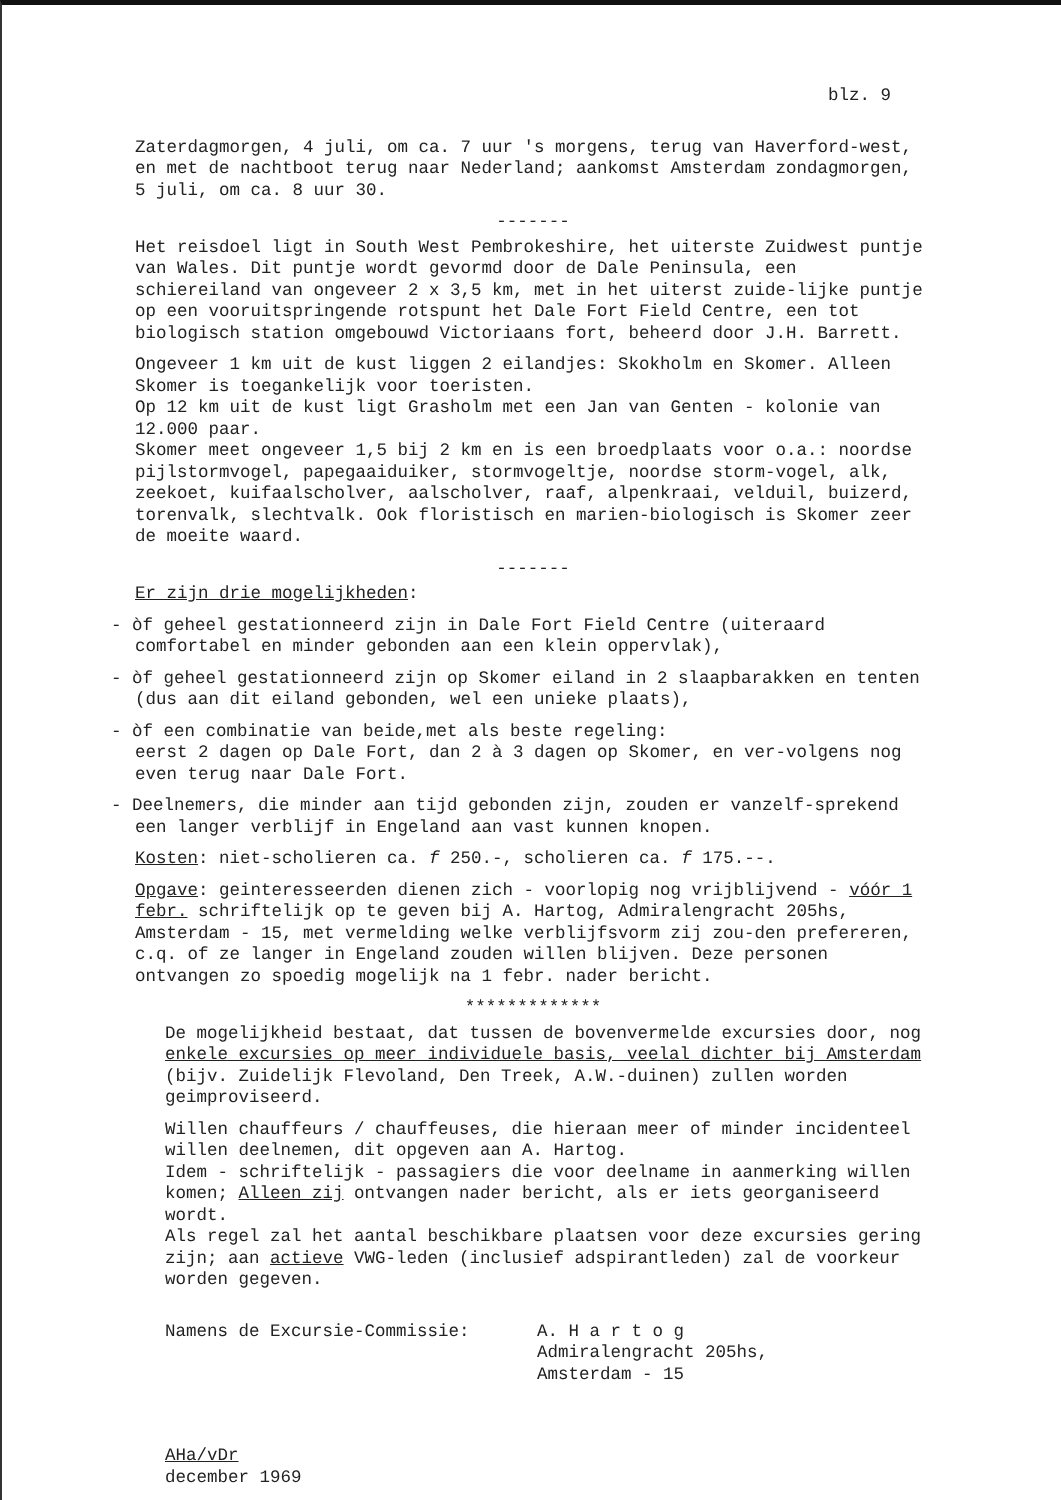blz. 9
Zaterdagmorgen, 4 juli, om ca. 7 uur 's morgens, terug van Haverford-west, en met de nachtboot terug naar Nederland; aankomst Amsterdam zondagmorgen, 5 juli, om ca. 8 uur 30.
-------
Het reisdoel ligt in South West Pembrokeshire, het uiterste Zuidwest puntje van Wales. Dit puntje wordt gevormd door de Dale Peninsula, een schiereiland van ongeveer 2 x 3,5 km, met in het uiterst zuide-lijke puntje op een vooruitspringende rotspunt het Dale Fort Field Centre, een tot biologisch station omgebouwd Victoriaans fort, beheerd door J.H. Barrett.
Ongeveer 1 km uit de kust liggen 2 eilandjes: Skokholm en Skomer. Alleen Skomer is toegankelijk voor toeristen.
Op 12 km uit de kust ligt Grasholm met een Jan van Genten - kolonie van 12.000 paar.
Skomer meet ongeveer 1,5 bij 2 km en is een broedplaats voor o.a.: noordse pijlstormvogel, papegaaiduiker, stormvogeltje, noordse storm-vogel, alk, zeekoet, kuifaalscholver, aalscholver, raaf, alpenkraai, velduil, buizerd, torenvalk, slechtvalk. Ook floristisch en marien-biologisch is Skomer zeer de moeite waard.
-------
Er zijn drie mogelijkheden:
- òf geheel gestationneerd zijn in Dale Fort Field Centre (uiteraard comfortabel en minder gebonden aan een klein oppervlak),
- òf geheel gestationneerd zijn op Skomer eiland in 2 slaapbarakken en tenten (dus aan dit eiland gebonden, wel een unieke plaats),
- òf een combinatie van beide,met als beste regeling:
eerst 2 dagen op Dale Fort, dan 2 à 3 dagen op Skomer, en ver-volgens nog even terug naar Dale Fort.
- Deelnemers, die minder aan tijd gebonden zijn, zouden er vanzelf-sprekend een langer verblijf in Engeland aan vast kunnen knopen.
Kosten: niet-scholieren ca. f 250.-, scholieren ca. f 175.--.
Opgave: geinteresseerden dienen zich - voorlopig nog vrijblijvend - vóór 1 febr. schriftelijk op te geven bij A. Hartog, Admiralengracht 205hs, Amsterdam - 15, met vermelding welke verblijfsvorm zij zou-den prefereren, c.q. of ze langer in Engeland zouden willen blijven. Deze personen ontvangen zo spoedig mogelijk na 1 febr. nader bericht.
*************
De mogelijkheid bestaat, dat tussen de bovenvermelde excursies door, nog enkele excursies op meer individuele basis, veelal dichter bij Amsterdam (bijv. Zuidelijk Flevoland, Den Treek, A.W.-duinen) zullen worden geimproviseerd.
Willen chauffeurs / chauffeuses, die hieraan meer of minder incidenteel willen deelnemen, dit opgeven aan A. Hartog.
Idem - schriftelijk - passagiers die voor deelname in aanmerking willen komen; Alleen zij ontvangen nader bericht, als er iets georganiseerd wordt.
Als regel zal het aantal beschikbare plaatsen voor deze excursies gering zijn; aan actieve VWG-leden (inclusief adspirantleden) zal de voorkeur worden gegeven.
Namens de Excursie-Commissie: A. H a r t o g
Admiralengracht 205hs,
Amsterdam - 15
AHa/vDr
december 1969